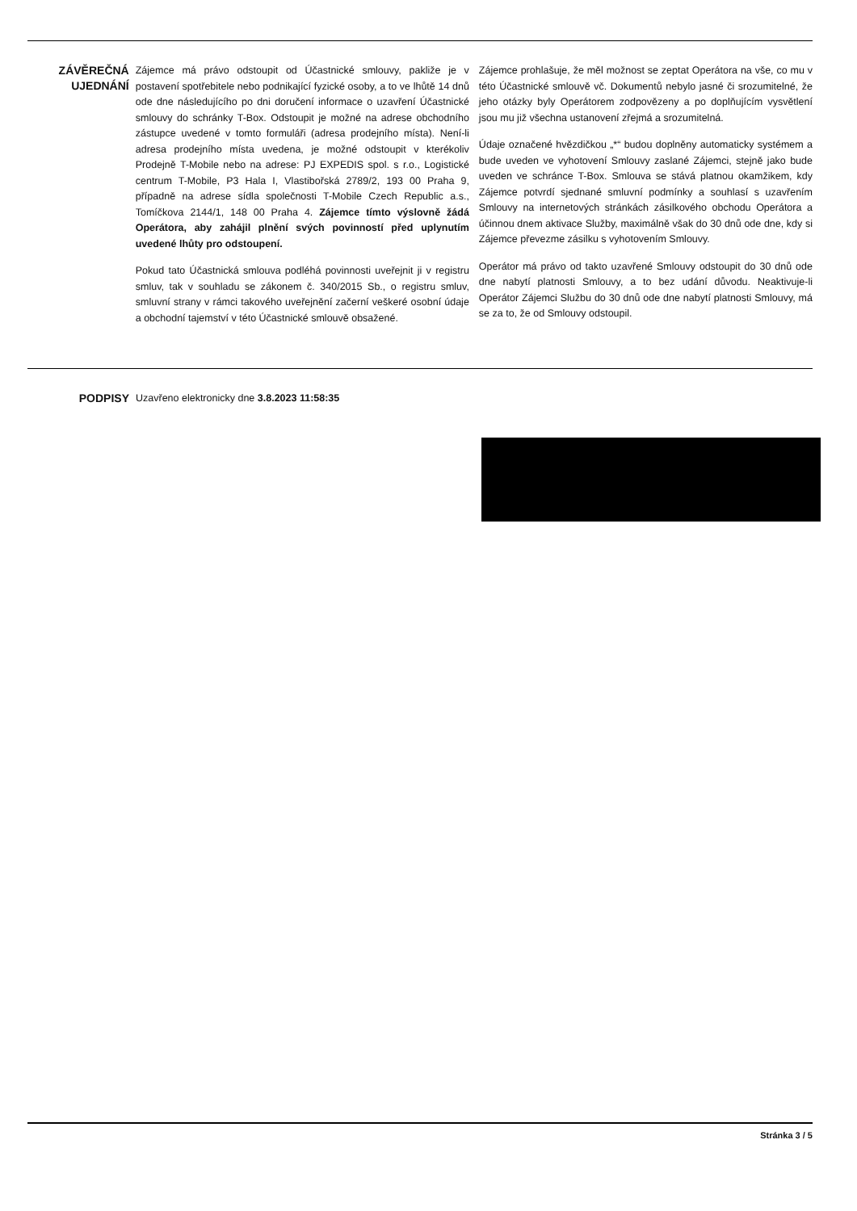ZÁVĚREČNÁ UJEDNÁNÍ
Zájemce má právo odstoupit od Účastnické smlouvy, pakliže je v postavení spotřebitele nebo podnikající fyzické osoby, a to ve lhůtě 14 dnů ode dne následujícího po dni doručení informace o uzavření Účastnické smlouvy do schránky T-Box. Odstoupit je možné na adrese obchodního zástupce uvedené v tomto formuláři (adresa prodejního místa). Není-li adresa prodejního místa uvedena, je možné odstoupit v kterékoliv Prodejně T-Mobile nebo na adrese: PJ EXPEDIS spol. s r.o., Logistické centrum T-Mobile, P3 Hala I, Vlastibořská 2789/2, 193 00 Praha 9, případně na adrese sídla společnosti T-Mobile Czech Republic a.s., Tomíčkova 2144/1, 148 00 Praha 4. Zájemce tímto výslovně žádá Operátora, aby zahájil plnění svých povinností před uplynutím uvedené lhůty pro odstoupení.
Pokud tato Účastnická smlouva podléhá povinnosti uveřejnit ji v registru smluv, tak v souhladu se zákonem č. 340/2015 Sb., o registru smluv, smluvní strany v rámci takového uveřejnění začerní veškeré osobní údaje a obchodní tajemství v této Účastnické smlouvě obsažené.
Zájemce prohlašuje, že měl možnost se zeptat Operátora na vše, co mu v této Účastnické smlouvě vč. Dokumentů nebylo jasné či srozumitelné, že jeho otázky byly Operátorem zodpovězeny a po doplňujícím vysvětlení jsou mu již všechna ustanovení zřejmá a srozumitelná.
Údaje označené hvězdičkou „*“ budou doplněny automaticky systémem a bude uveden ve vyhotovení Smlouvy zaslané Zájemci, stejně jako bude uveden ve schránce T-Box. Smlouva se stává platnou okamžikem, kdy Zájemce potvrdí sjednané smluvní podmínky a souhlasí s uzavřením Smlouvy na internetových stránkách zásilkového obchodu Operátora a účinnou dnem aktivace Služby, maximálně však do 30 dnů ode dne, kdy si Zájemce převezme zásilku s vyhotovením Smlouvy.
Operátor má právo od takto uzavřené Smlouvy odstoupit do 30 dnů ode dne nabytí platnosti Smlouvy, a to bez udání důvodu. Neaktivuje-li Operátor Zájemci Službu do 30 dnů ode dne nabytí platnosti Smlouvy, má se za to, že od Smlouvy odstoupil.
PODPISY
Uzavřeno elektronicky dne 3.8.2023 11:58:35
Stránka 3 / 5